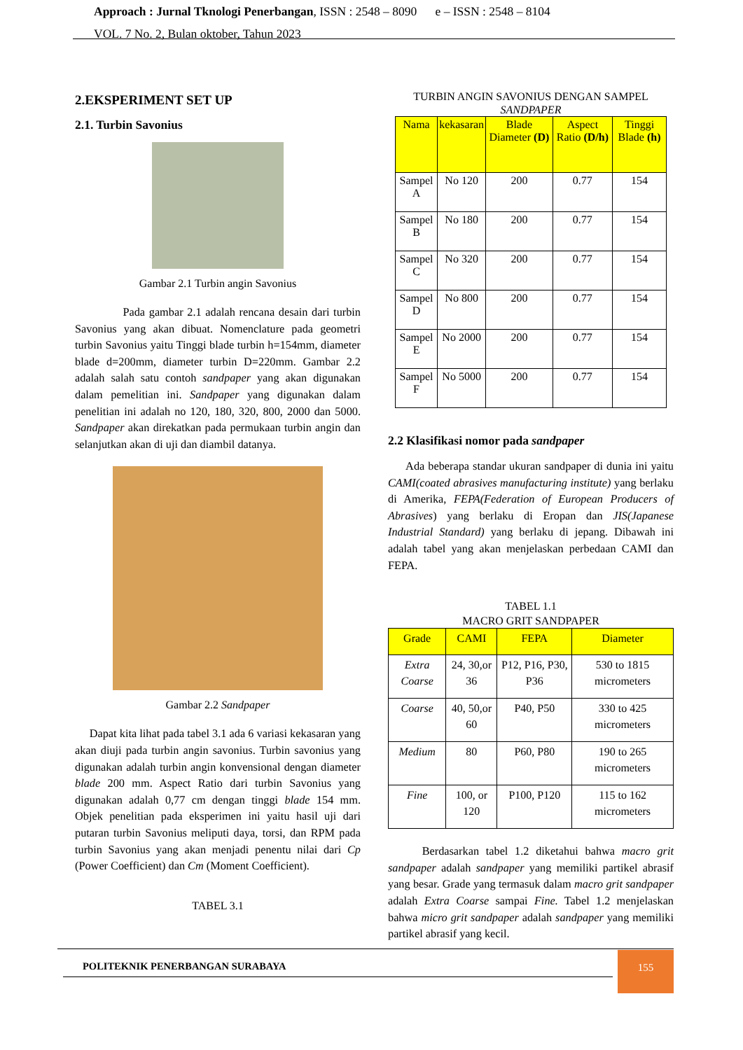Approach : Jurnal Tknologi Penerbangan, ISSN : 2548 – 8090 e – ISSN : 2548 – 8104
VOL. 7 No. 2, Bulan oktober, Tahun 2023
2.EKSPERIMENT SET UP
2.1. Turbin Savonius
Gambar 2.1 Turbin angin Savonius
Pada gambar 2.1 adalah rencana desain dari turbin Savonius yang akan dibuat. Nomenclature pada geometri turbin Savonius yaitu Tinggi blade turbin h=154mm, diameter blade d=200mm, diameter turbin D=220mm. Gambar 2.2 adalah salah satu contoh sandpaper yang akan digunakan dalam pemelitian ini. Sandpaper yang digunakan dalam penelitian ini adalah no 120, 180, 320, 800, 2000 dan 5000. Sandpaper akan direkatkan pada permukaan turbin angin dan selanjutkan akan di uji dan diambil datanya.
Gambar 2.2 Sandpaper
Dapat kita lihat pada tabel 3.1 ada 6 variasi kekasaran yang akan diuji pada turbin angin savonius. Turbin savonius yang digunakan adalah turbin angin konvensional dengan diameter blade 200 mm. Aspect Ratio dari turbin Savonius yang digunakan adalah 0,77 cm dengan tinggi blade 154 mm. Objek penelitian pada eksperimen ini yaitu hasil uji dari putaran turbin Savonius meliputi daya, torsi, dan RPM pada turbin Savonius yang akan menjadi penentu nilai dari Cp (Power Coefficient) dan Cm (Moment Coefficient).
TABEL 3.1
TURBIN ANGIN SAVONIUS DENGAN SAMPEL SANDPAPER
| Nama | kekasaran | Blade Diameter (D) | Aspect Ratio (D/h) | Tinggi Blade (h) |
| --- | --- | --- | --- | --- |
| Sampel A | No 120 | 200 | 0.77 | 154 |
| Sampel B | No 180 | 200 | 0.77 | 154 |
| Sampel C | No 320 | 200 | 0.77 | 154 |
| Sampel D | No 800 | 200 | 0.77 | 154 |
| Sampel E | No 2000 | 200 | 0.77 | 154 |
| Sampel F | No 5000 | 200 | 0.77 | 154 |
2.2 Klasifikasi nomor pada sandpaper
Ada beberapa standar ukuran sandpaper di dunia ini yaitu CAMI(coated abrasives manufacturing institute) yang berlaku di Amerika, FEPA(Federation of European Producers of Abrasives) yang berlaku di Eropan dan JIS(Japanese Industrial Standard) yang berlaku di jepang. Dibawah ini adalah tabel yang akan menjelaskan perbedaan CAMI dan FEPA.
TABEL 1.1
MACRO GRIT SANDPAPER
| Grade | CAMI | FEPA | Diameter |
| --- | --- | --- | --- |
| Extra Coarse | 24, 30,or 36 | P12, P16, P30, P36 | 530 to 1815 micrometers |
| Coarse | 40, 50,or 60 | P40, P50 | 330 to 425 micrometers |
| Medium | 80 | P60, P80 | 190 to 265 micrometers |
| Fine | 100, or 120 | P100, P120 | 115 to 162 micrometers |
Berdasarkan tabel 1.2 diketahui bahwa macro grit sandpaper adalah sandpaper yang memiliki partikel abrasif yang besar. Grade yang termasuk dalam macro grit sandpaper adalah Extra Coarse sampai Fine. Tabel 1.2 menjelaskan bahwa micro grit sandpaper adalah sandpaper yang memiliki partikel abrasif yang kecil.
POLITEKNIK PENERBANGAN SURABAYA
155